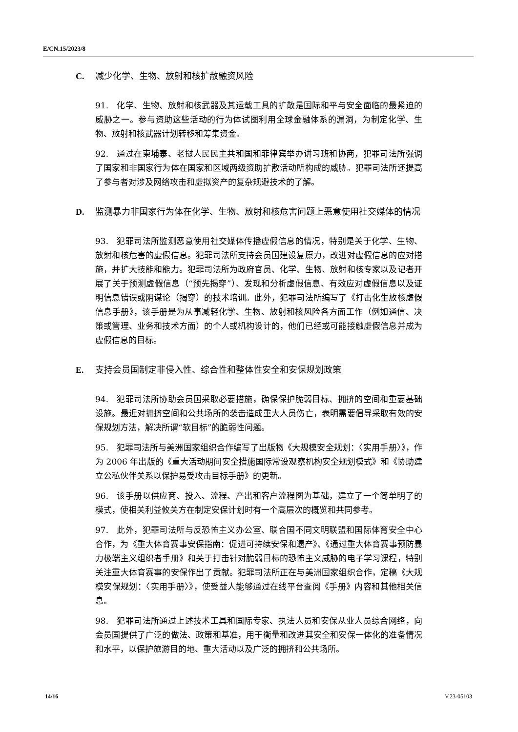E/CN.15/2023/8
C. 减少化学、生物、放射和核扩散融资风险
91. 化学、生物、放射和核武器及其运载工具的扩散是国际和平与安全面临的最紧迫的威胁之一。参与资助这些活动的行为体试图利用全球金融体系的漏洞，为制定化学、生物、放射和核武器计划转移和筹集资金。
92. 通过在柬埔寨、老挝人民民主共和国和菲律宾举办讲习班和协商，犯罪司法所强调了国家和非国家行为体在国家和区域两级资助扩散活动所构成的威胁。犯罪司法所还提高了参与者对涉及网络攻击和虚拟资产的复杂规避技术的了解。
D. 监测暴力非国家行为体在化学、生物、放射和核危害问题上恶意使用社交媒体的情况
93. 犯罪司法所监测恶意使用社交媒体传播虚假信息的情况，特别是关于化学、生物、放射和核危害的虚假信息。犯罪司法所支持会员国建设复原力，改进对虚假信息的应对措施，并扩大技能和能力。犯罪司法所为政府官员、化学、生物、放射和核专家以及记者开展了关于预测虚假信息（“预先揭穿”）、发现和分析虚假信息、有效应对虚假信息以及证明信息错误或阴谋论（揭穿）的技术培训。此外，犯罪司法所编写了《打击化生放核虚假信息手册》，该手册是为从事减轻化学、生物、放射和核风险各方面工作（例如通信、决策或管理、业务和技术方面）的个人或机构设计的，他们已经或可能接触虚假信息并成为虚假信息的目标。
E. 支持会员国制定非侵入性、综合性和整体性安全和安保规划政策
94. 犯罪司法所协助会员国采取必要措施，确保保护脆弱目标、拥挤的空间和重要基础设施。最近对拥挤空间和公共场所的袭击造成重大人员伤亡，表明需要倡导采取有效的安保规划方法，解决所谓“软目标”的脆弱性问题。
95. 犯罪司法所与美洲国家组织合作编写了出版物《大规模安全规划：〈实用手册〉》，作为 2006 年出版的《重大活动期间安全措施国际常设观察机构安全规划模式》和《协助建立公私伙伴关系以保护易受攻击目标手册》的更新。
96. 该手册以供应商、投入、流程、产出和客户流程图为基础，建立了一个简单明了的模式，使相关利益攸关方在制定安保计划时有一个高层次的概览和共同参考。
97. 此外，犯罪司法所与反恐怖主义办公室、联合国不同文明联盟和国际体育安全中心合作，为《重大体育赛事安保指南：促进可持续安保和遗产》、《通过重大体育赛事预防暴力极端主义组织者手册》和关于打击针对脆弱目标的恐怖主义威胁的电子学习课程，特别关注重大体育赛事的安保作出了贡献。犯罪司法所正在与美洲国家组织合作，定稿《大规模安保规划：〈实用手册〉》，使受益人能够通过在线平台查阅《手册》内容和其他相关信息。
98. 犯罪司法所通过上述技术工具和国际专家、执法人员和安保从业人员综合网络，向会员国提供了广泛的做法、政策和基准，用于衡量和改进其安全和安保一体化的准备情况和水平，以保护旅游目的地、重大活动以及广泛的拥挤和公共场所。
14/16 V.23-05103